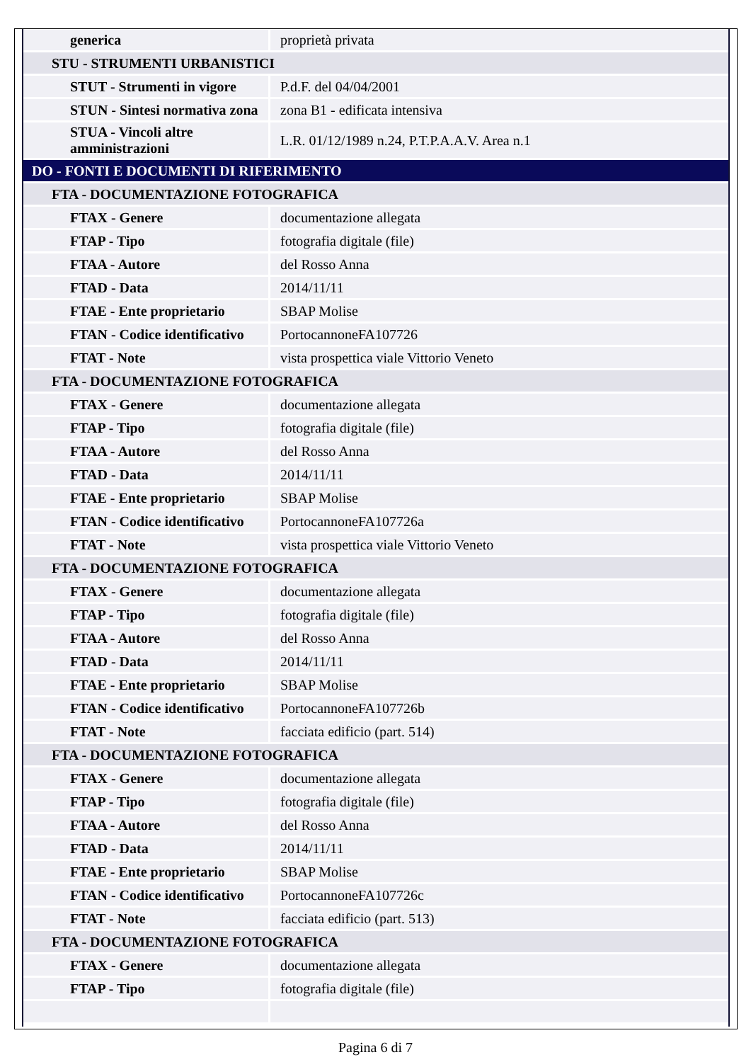| generica | proprietà privata |
| STU - STRUMENTI URBANISTICI | |
| STUT - Strumenti in vigore | P.d.F. del 04/04/2001 |
| STUN - Sintesi normativa zona | zona B1 - edificata intensiva |
| STUA - Vincoli altre amministrazioni | L.R. 01/12/1989 n.24, P.T.P.A.A.V. Area n.1 |
| DO - FONTI E DOCUMENTI DI RIFERIMENTO | |
| FTA - DOCUMENTAZIONE FOTOGRAFICA | |
| FTAX - Genere | documentazione allegata |
| FTAP - Tipo | fotografia digitale (file) |
| FTAA - Autore | del Rosso Anna |
| FTAD - Data | 2014/11/11 |
| FTAE - Ente proprietario | SBAP Molise |
| FTAN - Codice identificativo | PortocannoneFA107726 |
| FTAT - Note | vista prospettica viale Vittorio Veneto |
| FTA - DOCUMENTAZIONE FOTOGRAFICA | |
| FTAX - Genere | documentazione allegata |
| FTAP - Tipo | fotografia digitale (file) |
| FTAA - Autore | del Rosso Anna |
| FTAD - Data | 2014/11/11 |
| FTAE - Ente proprietario | SBAP Molise |
| FTAN - Codice identificativo | PortocannoneFA107726a |
| FTAT - Note | vista prospettica viale Vittorio Veneto |
| FTA - DOCUMENTAZIONE FOTOGRAFICA | |
| FTAX - Genere | documentazione allegata |
| FTAP - Tipo | fotografia digitale (file) |
| FTAA - Autore | del Rosso Anna |
| FTAD - Data | 2014/11/11 |
| FTAE - Ente proprietario | SBAP Molise |
| FTAN - Codice identificativo | PortocannoneFA107726b |
| FTAT - Note | facciata edificio (part. 514) |
| FTA - DOCUMENTAZIONE FOTOGRAFICA | |
| FTAX - Genere | documentazione allegata |
| FTAP - Tipo | fotografia digitale (file) |
| FTAA - Autore | del Rosso Anna |
| FTAD - Data | 2014/11/11 |
| FTAE - Ente proprietario | SBAP Molise |
| FTAN - Codice identificativo | PortocannoneFA107726c |
| FTAT - Note | facciata edificio (part. 513) |
| FTA - DOCUMENTAZIONE FOTOGRAFICA | |
| FTAX - Genere | documentazione allegata |
| FTAP - Tipo | fotografia digitale (file) |
Pagina 6 di 7